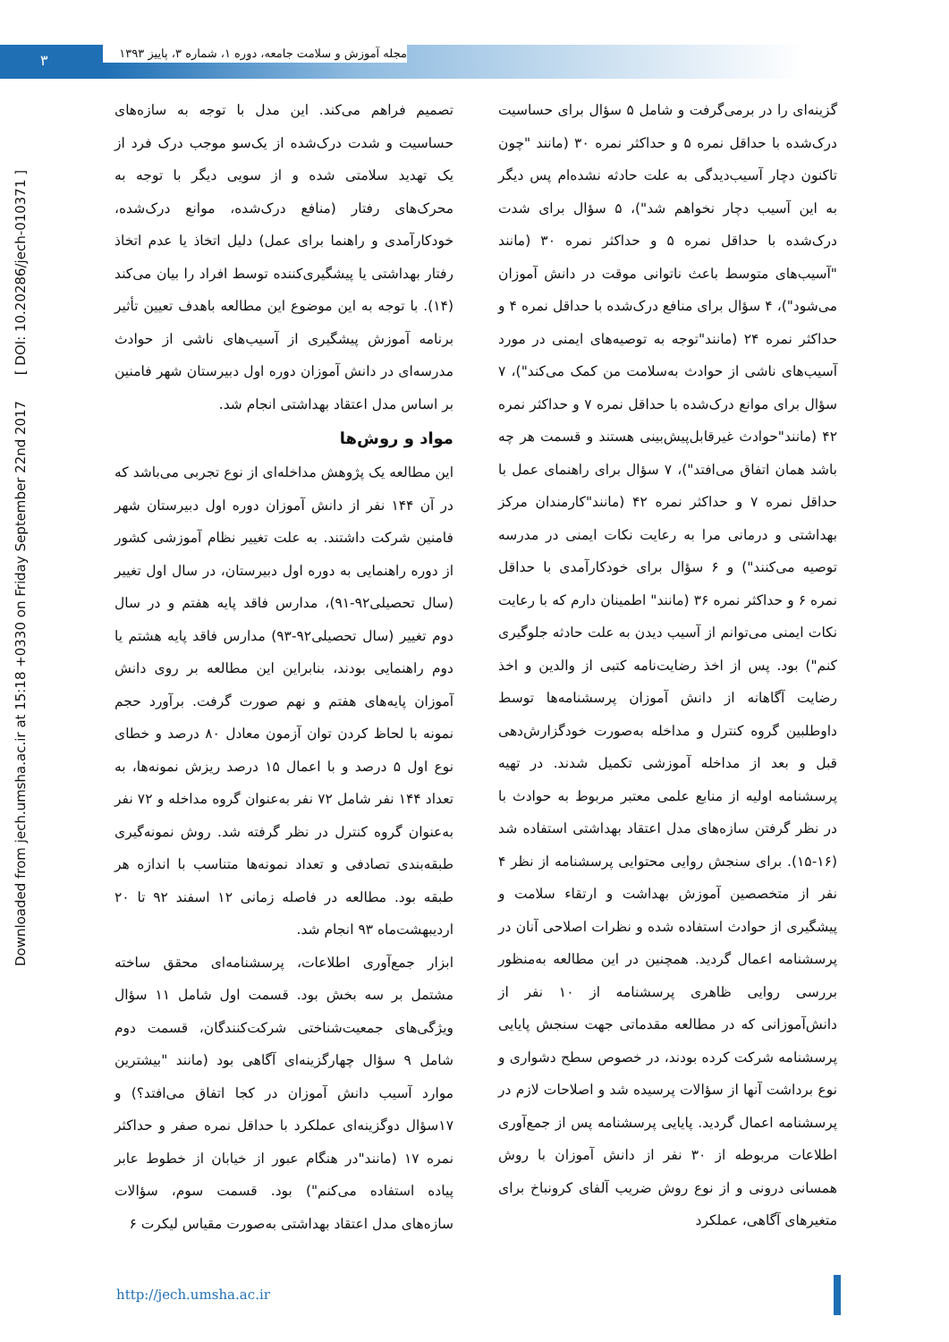۳
مجله آموزش و سلامت جامعه، دوره ۱، شماره ۳، پاییز ۱۳۹۳
Downloaded from jech.umsha.ac.ir at 15:18 +0330 on Friday September 22nd 2017 [ DOI: 10.20286/jech-010371 ]
تصمیم فراهم می‌کند. این مدل با توجه به سازه‌های حساسیت و شدت درک‌شده از یک‌سو موجب درک فرد از یک تهدید سلامتی شده و از سویی دیگر با توجه به محرک‌های رفتار (منافع درک‌شده، موانع درک‌شده، خودکارآمدی و راهنما برای عمل) دلیل اتخاذ یا عدم اتخاذ رفتار بهداشتی یا پیشگیری‌کننده توسط افراد را بیان می‌کند (۱۴). با توجه به این موضوع این مطالعه باهدف تعیین تأثیر برنامه آموزش پیشگیری از آسیب‌های ناشی از حوادث مدرسه‌ای در دانش آموزان دوره اول دبیرستان شهر فامنین بر اساس مدل اعتقاد بهداشتی انجام شد.
مواد و روش‌ها
این مطالعه یک پژوهش مداخله‌ای از نوع تجربی می‌باشد که در آن ۱۴۴ نفر از دانش آموزان دوره اول دبیرستان شهر فامنین شرکت داشتند. به علت تغییر نظام آموزشی کشور از دوره راهنمایی به دوره اول دبیرستان، در سال اول تغییر (سال تحصیلی۹۲-۹۱)، مدارس فاقد پایه هفتم و در سال دوم تغییر (سال تحصیلی۹۲-۹۳) مدارس فاقد پایه هشتم یا دوم راهنمایی بودند، بنابراین این مطالعه بر روی دانش آموزان پایه‌های هفتم و نهم صورت گرفت. برآورد حجم نمونه با لحاظ کردن توان آزمون معادل ۸۰ درصد و خطای نوع اول ۵ درصد و با اعمال ۱۵ درصد ریزش نمونه‌ها، به تعداد ۱۴۴ نفر شامل ۷۲ نفر به‌عنوان گروه مداخله و ۷۲ نفر به‌عنوان گروه کنترل در نظر گرفته شد. روش نمونه‌گیری طبقه‌بندی تصادفی و تعداد نمونه‌ها متناسب با اندازه هر طبقه بود. مطالعه در فاصله زمانی ۱۲ اسفند ۹۲ تا ۲۰ اردیبهشت‌ماه ۹۳ انجام شد.
ابزار جمع‌آوری اطلاعات، پرسشنامه‌ای محقق ساخته مشتمل بر سه بخش بود. قسمت اول شامل ۱۱ سؤال ویژگی‌های جمعیت‌شناختی شرکت‌کنندگان، قسمت دوم شامل ۹ سؤال چهارگزینه‌ای آگاهی بود (مانند "بیشترین موارد آسیب دانش آموزان در کجا اتفاق می‌افتد؟) و ۱۷سؤال دوگزینه‌ای عملکرد با حداقل نمره صفر و حداکثر نمره ۱۷ (مانند"در هنگام عبور از خیابان از خطوط عابر پیاده استفاده می‌کنم") بود. قسمت سوم، سؤالات سازه‌های مدل اعتقاد بهداشتی به‌صورت مقیاس لیکرت ۶
گزینه‌ای را در برمی‌گرفت و شامل ۵ سؤال برای حساسیت درک‌شده با حداقل نمره ۵ و حداکثر نمره ۳۰ (مانند "چون تاکنون دچار آسیب‌دیدگی به علت حادثه نشده‌ام پس دیگر به این آسیب دچار نخواهم شد")، ۵ سؤال برای شدت درک‌شده با حداقل نمره ۵ و حداکثر نمره ۳۰ (مانند "آسیب‌های متوسط باعث ناتوانی موقت در دانش آموزان می‌شود")، ۴ سؤال برای منافع درک‌شده با حداقل نمره ۴ و حداکثر نمره ۲۴ (مانند"توجه به توصیه‌های ایمنی در مورد آسیب‌های ناشی از حوادث به‌سلامت من کمک می‌کند")، ۷ سؤال برای موانع درک‌شده با حداقل نمره ۷ و حداکثر نمره ۴۲ (مانند"حوادث غیرقابل‌پیش‌بینی هستند و قسمت هر چه باشد همان اتفاق می‌افتد")، ۷ سؤال برای راهنمای عمل با حداقل نمره ۷ و حداکثر نمره ۴۲ (مانند"کارمندان مرکز بهداشتی و درمانی مرا به رعایت نکات ایمنی در مدرسه توصیه می‌کنند") و ۶ سؤال برای خودکارآمدی با حداقل نمره ۶ و حداکثر نمره ۳۶ (مانند" اطمینان دارم که با رعایت نکات ایمنی می‌توانم از آسیب دیدن به علت حادثه جلوگیری کنم") بود. پس از اخذ رضایت‌نامه کتبی از والدین و اخذ رضایت آگاهانه از دانش آموزان پرسشنامه‌ها توسط داوطلبین گروه کنترل و مداخله به‌صورت خودگزارش‌دهی قبل و بعد از مداخله آموزشی تکمیل شدند. در تهیه پرسشنامه اولیه از منابع علمی معتبر مربوط به حوادث با در نظر گرفتن سازه‌های مدل اعتقاد بهداشتی استفاده شد (۱۶-۱۵). برای سنجش روایی محتوایی پرسشنامه از نظر ۴ نفر از متخصصین آموزش بهداشت و ارتقاء سلامت و پیشگیری از حوادث استفاده شده و نظرات اصلاحی آنان در پرسشنامه اعمال گردید. همچنین در این مطالعه به‌منظور بررسی روایی ظاهری پرسشنامه از ۱۰ نفر از دانش‌آموزانی که در مطالعه مقدماتی جهت سنجش پایایی پرسشنامه شرکت کرده بودند، در خصوص سطح دشواری و نوع برداشت آنها از سؤالات پرسیده شد و اصلاحات لازم در پرسشنامه اعمال گردید. پایایی پرسشنامه پس از جمع‌آوری اطلاعات مربوطه از ۳۰ نفر از دانش آموزان با روش همسانی درونی و از نوع روش ضریب آلفای کرونباخ برای متغیرهای آگاهی، عملکرد
http://jech.umsha.ac.ir